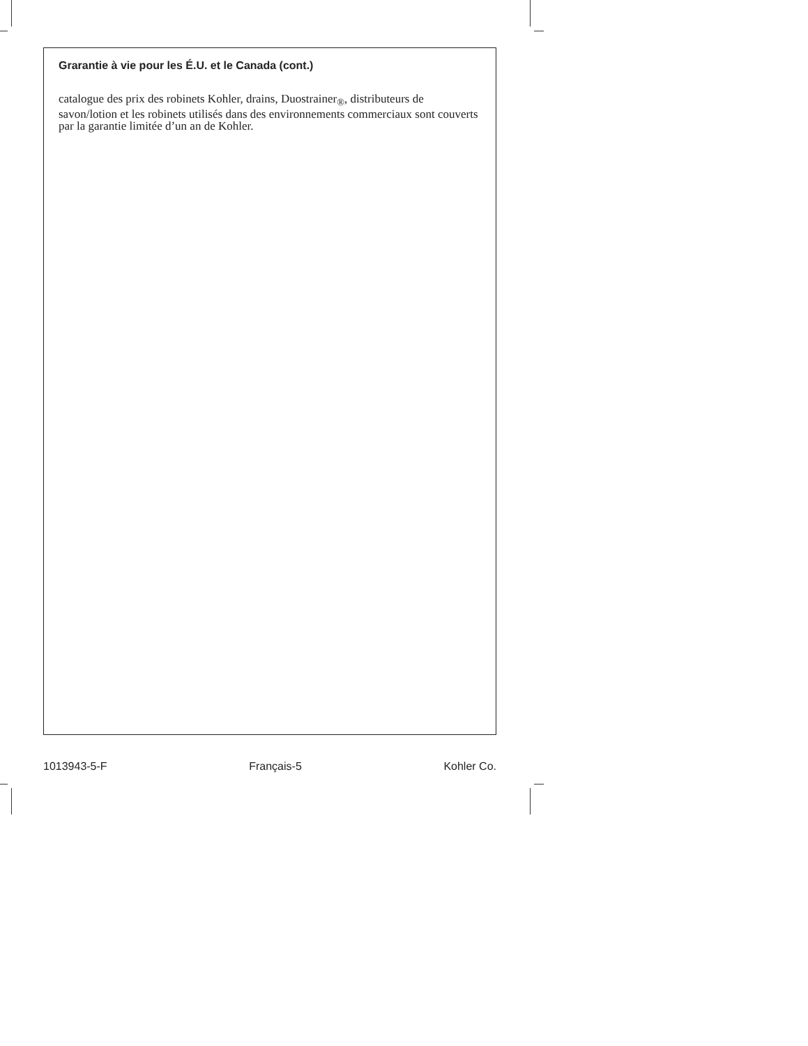Grarantie à vie pour les É.U. et le Canada (cont.)
catalogue des prix des robinets Kohler, drains, Duostrainer<sub>®</sub>, distributeurs de savon/lotion et les robinets utilisés dans des environnements commerciaux sont couverts par la garantie limitée d’un an de Kohler.
1013943-5-F Français-5 Kohler Co.